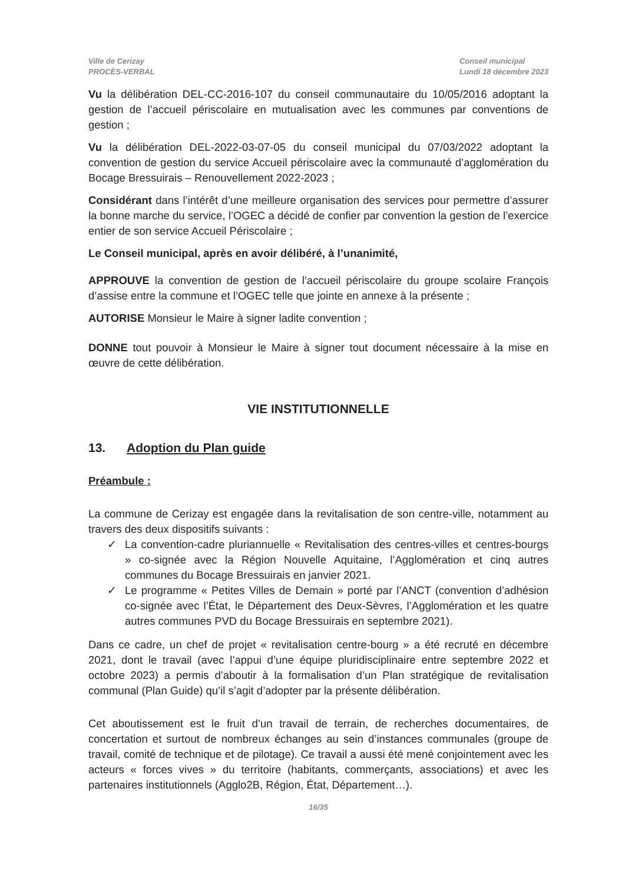Ville de Cerizay
PROCÈS-VERBAL
Conseil municipal
Lundi 18 décembre 2023
Vu la délibération DEL-CC-2016-107 du conseil communautaire du 10/05/2016 adoptant la gestion de l’accueil périscolaire en mutualisation avec les communes par conventions de gestion ;
Vu la délibération DEL-2022-03-07-05 du conseil municipal du 07/03/2022 adoptant la convention de gestion du service Accueil périscolaire avec la communauté d’agglomération du Bocage Bressuirais – Renouvellement 2022-2023 ;
Considérant dans l’intérêt d’une meilleure organisation des services pour permettre d’assurer la bonne marche du service, l’OGEC a décidé de confier par convention la gestion de l’exercice entier de son service Accueil Périscolaire ;
Le Conseil municipal, après en avoir délibéré, à l’unanimité,
APPROUVE la convention de gestion de l’accueil périscolaire du groupe scolaire François d’assise entre la commune et l’OGEC telle que jointe en annexe à la présente ;
AUTORISE Monsieur le Maire à signer ladite convention ;
DONNE tout pouvoir à Monsieur le Maire à signer tout document nécessaire à la mise en œuvre de cette délibération.
VIE INSTITUTIONNELLE
13. Adoption du Plan guide
Préambule :
La commune de Cerizay est engagée dans la revitalisation de son centre-ville, notamment au travers des deux dispositifs suivants :
✓ La convention-cadre pluriannuelle « Revitalisation des centres-villes et centres-bourgs » co-signée avec la Région Nouvelle Aquitaine, l’Agglomération et cinq autres communes du Bocage Bressuirais en janvier 2021.
✓ Le programme « Petites Villes de Demain » porté par l’ANCT (convention d’adhésion co-signée avec l’État, le Département des Deux-Sèvres, l’Agglomération et les quatre autres communes PVD du Bocage Bressuirais en septembre 2021).
Dans ce cadre, un chef de projet « revitalisation centre-bourg » a été recruté en décembre 2021, dont le travail (avec l’appui d’une équipe pluridisciplinaire entre septembre 2022 et octobre 2023) a permis d’aboutir à la formalisation d’un Plan stratégique de revitalisation communal (Plan Guide) qu’il s’agit d’adopter par la présente délibération.
Cet aboutissement est le fruit d’un travail de terrain, de recherches documentaires, de concertation et surtout de nombreux échanges au sein d’instances communales (groupe de travail, comité de technique et de pilotage). Ce travail a aussi été mené conjointement avec les acteurs « forces vives » du territoire (habitants, commerçants, associations) et avec les partenaires institutionnels (Agglo2B, Région, État, Département…).
16/35